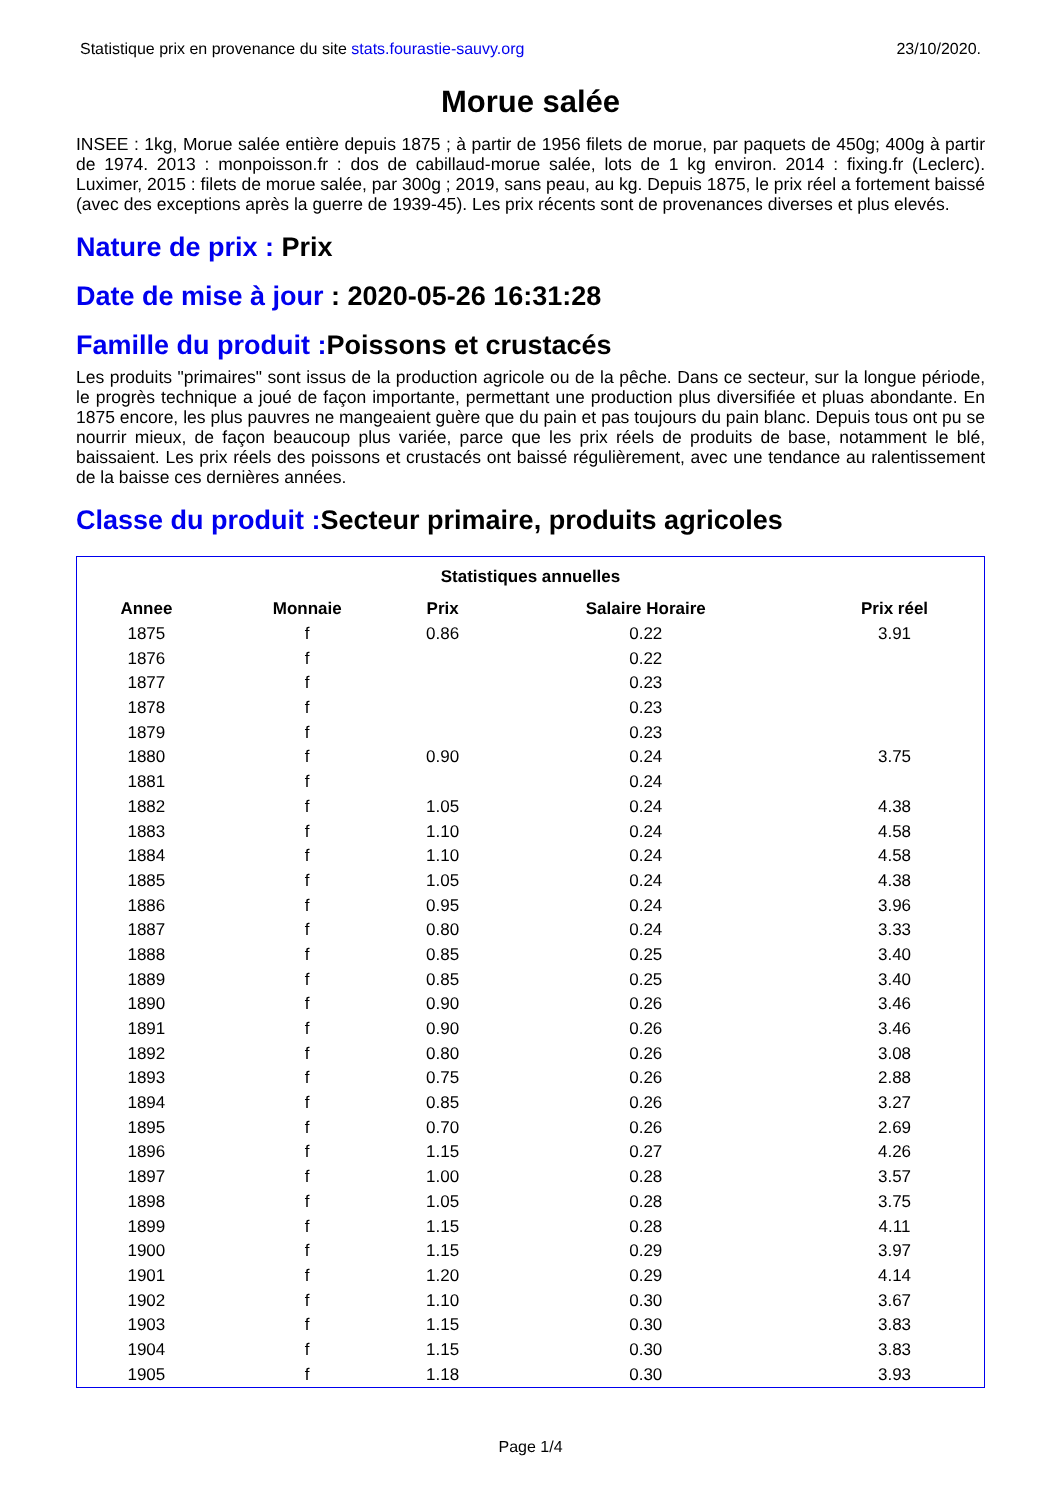Statistique prix en provenance du site stats.fourastie-sauvy.org 23/10/2020.
Morue salée
INSEE : 1kg, Morue salée entière depuis 1875 ; à partir de 1956 filets de morue, par paquets de 450g; 400g à partir de 1974. 2013 : monpoisson.fr : dos de cabillaud-morue salée, lots de 1 kg environ. 2014 : fixing.fr (Leclerc). Luximer, 2015 : filets de morue salée, par 300g ; 2019, sans peau, au kg. Depuis 1875, le prix réel a fortement baissé (avec des exceptions après la guerre de 1939-45). Les prix récents sont de provenances diverses et plus elevés.
Nature de prix : Prix
Date de mise à jour : 2020-05-26 16:31:28
Famille du produit : Poissons et crustacés
Les produits "primaires" sont issus de la production agricole ou de la pêche. Dans ce secteur, sur la longue période, le progrès technique a joué de façon importante, permettant une production plus diversifiée et pluas abondante. En 1875 encore, les plus pauvres ne mangeaient guère que du pain et pas toujours du pain blanc. Depuis tous ont pu se nourrir mieux, de façon beaucoup plus variée, parce que les prix réels de produits de base, notamment le blé, baissaient. Les prix réels des poissons et crustacés ont baissé régulièrement, avec une tendance au ralentissement de la baisse ces dernières années.
Classe du produit : Secteur primaire, produits agricoles
| Statistiques annuelles | | | | |
| --- | --- | --- | --- | --- |
| Annee | Monnaie | Prix | Salaire Horaire | Prix réel |
| 1875 | f | 0.86 | 0.22 | 3.91 |
| 1876 | f | | 0.22 | |
| 1877 | f | | 0.23 | |
| 1878 | f | | 0.23 | |
| 1879 | f | | 0.23 | |
| 1880 | f | 0.90 | 0.24 | 3.75 |
| 1881 | f | | 0.24 | |
| 1882 | f | 1.05 | 0.24 | 4.38 |
| 1883 | f | 1.10 | 0.24 | 4.58 |
| 1884 | f | 1.10 | 0.24 | 4.58 |
| 1885 | f | 1.05 | 0.24 | 4.38 |
| 1886 | f | 0.95 | 0.24 | 3.96 |
| 1887 | f | 0.80 | 0.24 | 3.33 |
| 1888 | f | 0.85 | 0.25 | 3.40 |
| 1889 | f | 0.85 | 0.25 | 3.40 |
| 1890 | f | 0.90 | 0.26 | 3.46 |
| 1891 | f | 0.90 | 0.26 | 3.46 |
| 1892 | f | 0.80 | 0.26 | 3.08 |
| 1893 | f | 0.75 | 0.26 | 2.88 |
| 1894 | f | 0.85 | 0.26 | 3.27 |
| 1895 | f | 0.70 | 0.26 | 2.69 |
| 1896 | f | 1.15 | 0.27 | 4.26 |
| 1897 | f | 1.00 | 0.28 | 3.57 |
| 1898 | f | 1.05 | 0.28 | 3.75 |
| 1899 | f | 1.15 | 0.28 | 4.11 |
| 1900 | f | 1.15 | 0.29 | 3.97 |
| 1901 | f | 1.20 | 0.29 | 4.14 |
| 1902 | f | 1.10 | 0.30 | 3.67 |
| 1903 | f | 1.15 | 0.30 | 3.83 |
| 1904 | f | 1.15 | 0.30 | 3.83 |
| 1905 | f | 1.18 | 0.30 | 3.93 |
Page 1/4